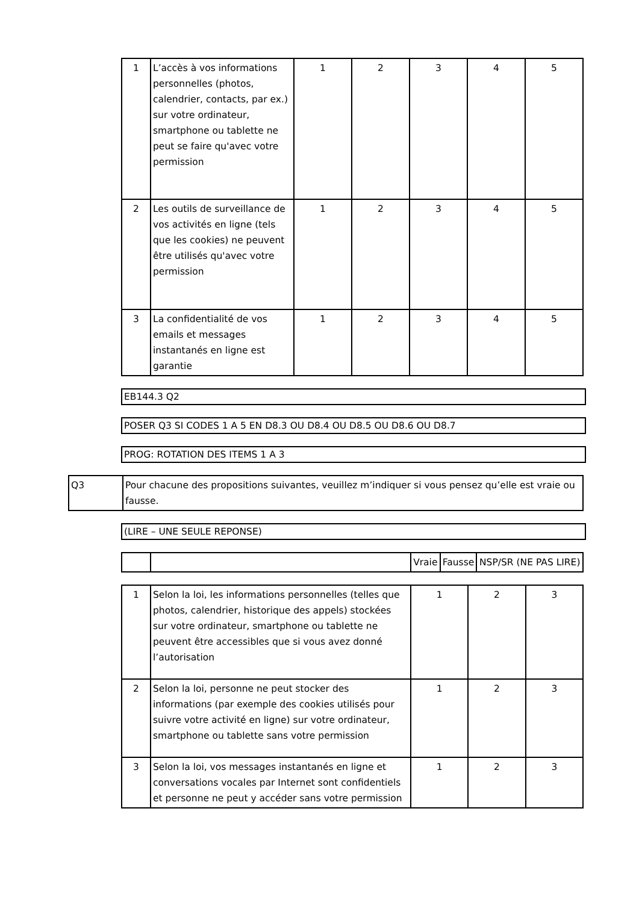| 1 | L’accès à vos informations personnelles (photos, calendrier, contacts, par ex.) sur votre ordinateur, smartphone ou tablette ne peut se faire qu'avec votre permission | 1 | 2 | 3 | 4 | 5 |
| 2 | Les outils de surveillance de vos activités en ligne (tels que les cookies) ne peuvent être utilisés qu'avec votre permission | 1 | 2 | 3 | 4 | 5 |
| 3 | La confidentialité de vos emails et messages instantanés en ligne est garantie | 1 | 2 | 3 | 4 | 5 |
EB144.3 Q2
POSER Q3 SI CODES 1 A 5 EN D8.3 OU D8.4 OU D8.5 OU D8.6 OU D8.7
PROG: ROTATION DES ITEMS 1 A 3
| Q3 | Pour chacune des propositions suivantes, veuillez m’indiquer si vous pensez qu’elle est vraie ou fausse. |
(LIRE – UNE SEULE REPONSE)
| | | Vraie | Fausse | NSP/SR (NE PAS LIRE) |
| 1 | Selon la loi, les informations personnelles (telles que photos, calendrier, historique des appels) stockées sur votre ordinateur, smartphone ou tablette ne peuvent être accessibles que si vous avez donné l’autorisation | 1 | 2 | 3 |
| 2 | Selon la loi, personne ne peut stocker des informations (par exemple des cookies utilisés pour suivre votre activité en ligne) sur votre ordinateur, smartphone ou tablette sans votre permission | 1 | 2 | 3 |
| 3 | Selon la loi, vos messages instantanés en ligne et conversations vocales par Internet sont confidentiels et personne ne peut y accéder sans votre permission | 1 | 2 | 3 |